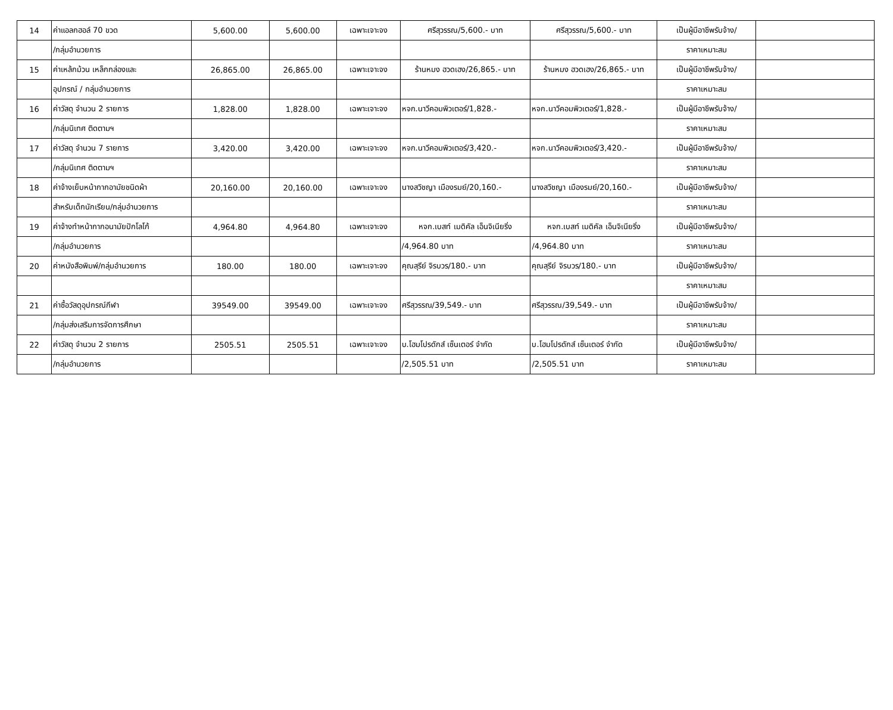| 14 | ค่าแอลกฮอล์ 70 ขวด | 5,600.00 | 5,600.00 | เฉพาะเจาะจง | ศรีสุวรรณ/5,600.- บาท | ศรีสุวรรณ/5,600.- บาท | เป็นผู้มีอาชีพรับจ้าง/ | |
| | /กลุ่มอำนวยการ | | | | | | ราคาเหมาะสม | |
| 15 | ค่าเหล้กม้วน เหล็กกล่องและ | 26,865.00 | 26,865.00 | เฉพาะเจาะจง | ร้านหมง ฮวดเฮง/26,865.- บาท | ร้านหมง ฮวดเฮง/26,865.- บาท | เป็นผู้มีอาชีพรับจ้าง/ | |
| | อุปกรณ์ / กลุ่มอำนวยการ | | | | | | ราคาเหมาะสม | |
| 16 | ค่าวัสดุ จำนวน 2 รายการ | 1,828.00 | 1,828.00 | เฉพาะเจาะจง | หจก.นาวีคอมพิวเตอร์/1,828.- | หจก.นาวีคอมพิวเตอร์/1,828.- | เป็นผู้มีอาชีพรับจ้าง/ | |
| | /กลุ่มนิเทศ ติดตามฯ | | | | | | ราคาเหมาะสม | |
| 17 | ค่าวัสดุ จำนวน 7 รายการ | 3,420.00 | 3,420.00 | เฉพาะเจาะจง | หจก.นาวีคอมพิวเตอร์/3,420.- | หจก.นาวีคอมพิวเตอร์/3,420.- | เป็นผู้มีอาชีพรับจ้าง/ | |
| | /กลุ่มนิเทศ ติดตามฯ | | | | | | ราคาเหมาะสม | |
| 18 | ค่าจ้างเย็บหน้ากากอามัยชนิดผ้า | 20,160.00 | 20,160.00 | เฉพาะเจาะจง | นางสวิชญา เมืองรมย์/20,160.- | นางสวิชญา เมืองรมย์/20,160.- | เป็นผู้มีอาชีพรับจ้าง/ | |
| | สำหรับเด็กนักเรียน/กลุ่มอำนวยการ | | | | | | ราคาเหมาะสม | |
| 19 | ค่าจ้างทำหน้ากากอนามัยปักโลโก้ | 4,964.80 | 4,964.80 | เฉพาะเจาะจง | หจก.เบสท์ เมดิคัล เอ็นจิเนียริ่ง | หจก.เบสท์ เมดิคัล เอ็นจิเนียริ่ง | เป็นผู้มีอาชีพรับจ้าง/ | |
| | /กลุ่มอำนวยการ | | | | /4,964.80 บาท | /4,964.80 บาท | ราคาเหมาะสม | |
| 20 | ค่าหนังสือพิมพ์/กลุ่มอำนวยการ | 180.00 | 180.00 | เฉพาะเจาะจง | คุณสุรีย์ จิรบวร/180.- บาท | คุณสุรีย์ จิรบวร/180.- บาท | เป็นผู้มีอาชีพรับจ้าง/ | |
| | | | | | | | ราคาเหมาะสม | |
| 21 | ค่าซื้อวัสดุอุปกรณ์กีฬา | 39549.00 | 39549.00 | เฉพาะเจาะจง | ศรีสุวรรณ/39,549.- บาท | ศรีสุวรรณ/39,549.- บาท | เป็นผู้มีอาชีพรับจ้าง/ | |
| | /กลุ่มส่งเสริมการจัดการศึกษา | | | | | | ราคาเหมาะสม | |
| 22 | ค่าวัสดุ จำนวน 2 รายการ | 2505.51 | 2505.51 | เฉพาะเจาะจง | บ.โฮมโปรดักส์ เซ็นเตอร์ จำกัด | บ.โฮมโปรดักส์ เซ็นเตอร์ จำกัด | เป็นผู้มีอาชีพรับจ้าง/ | |
| | /กลุ่มอำนวยการ | | | | /2,505.51 บาท | /2,505.51 บาท | ราคาเหมาะสม | |